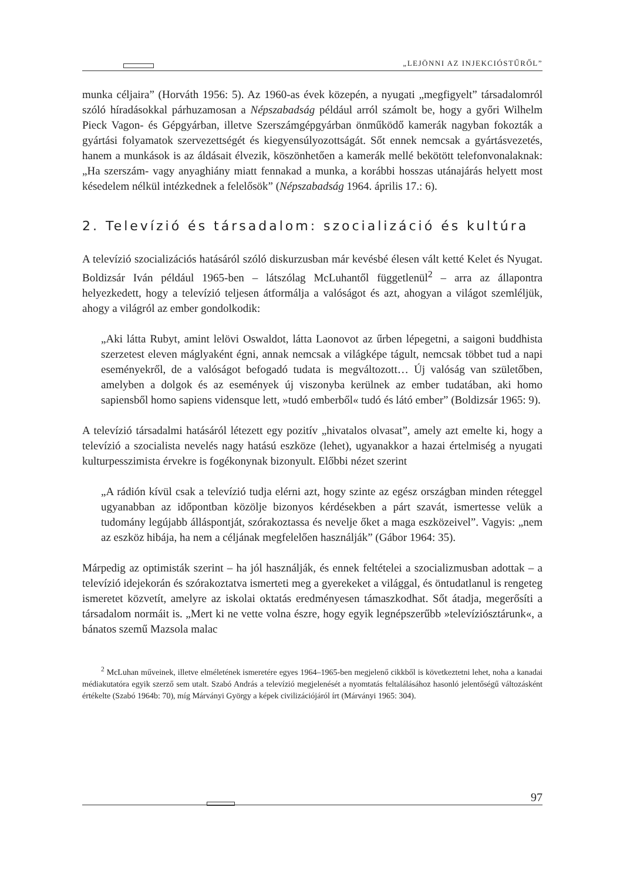„LEJÖNNI AZ INJEKCIÓSTŰRŐL”
munka céljaira” (Horváth 1956: 5). Az 1960-as évek közepén, a nyugati „megfigyelt” társadalomról szóló híradásokkal párhuzamosan a Népszabadság például arról számolt be, hogy a győri Wilhelm Pieck Vagon- és Gépgyárban, illetve Szerszámgépgyárban önműködő kamerák nagyban fokozták a gyártási folyamatok szervezettségét és kiegyensúlyozottságát. Sőt ennek nemcsak a gyártásvezetés, hanem a munkások is az áldásait élvezik, köszönhetően a kamerák mellé bekötött telefonvonalaknak: „Ha szerszám- vagy anyaghiány miatt fennakad a munka, a korábbi hosszas utánajárás helyett most késedelem nélkül intézkednek a felelősök” (Népszabadság 1964. április 17.: 6).
2. Televízió és társadalom: szocializáció és kultúra
A televízió szocializációs hatásáról szóló diskurzusban már kevésbé élesen vált ketté Kelet és Nyugat. Boldizsár Iván például 1965-ben – látszólag McLuhantől függetlenül<sup>2</sup> – arra az állapontra helyezkedett, hogy a televízió teljesen átformálja a valóságot és azt, ahogyan a világot szemléljük, ahogy a világról az ember gondolkodik:
„Aki látta Rubyt, amint lelövi Oswaldot, látta Laonovot az űrben lépegetni, a saigoni buddhista szerzetest eleven máglyaként égni, annak nemcsak a világképe tágult, nemcsak többet tud a napi eseményekről, de a valóságot befogadó tudata is megváltozott… Új valóság van születőben, amelyben a dolgok és az események új viszonyba kerülnek az ember tudatában, aki homo sapiensből homo sapiens vidensque lett, »tudó emberből« tudó és látó ember” (Boldizsár 1965: 9).
A televízió társadalmi hatásáról létezett egy pozitív „hivatalos olvasat”, amely azt emelte ki, hogy a televízió a szocialista nevelés nagy hatású eszköze (lehet), ugyanakkor a hazai értelmiség a nyugati kulturpesszimista érvekre is fogékonynak bizonyult. Előbbi nézet szerint
„A rádión kívül csak a televízió tudja elérni azt, hogy szinte az egész országban minden réteggel ugyanabban az időpontban közölje bizonyos kérdésekben a párt szavát, ismertesse velük a tudomány legújabb álláspontját, szórakoztassa és nevelje őket a maga eszközeivel”. Vagyis: „nem az eszköz hibája, ha nem a céljának megfelelően használják” (Gábor 1964: 35).
Márpedig az optimisták szerint – ha jól használják, és ennek feltételei a szocializmusban adottak – a televízió idejekorán és szórakoztatva ismerteti meg a gyerekeket a világgal, és öntudatlanul is rengeteg ismeretet közvetít, amelyre az iskolai oktatás eredményesen támaszkodhat. Sőt átadja, megerősíti a társadalom normáit is. „Mert ki ne vette volna észre, hogy egyik legnépszerűbb »televíziósztárunk«, a bánatos szemű Mazsola malac
<sup>2</sup> McLuhan műveinek, illetve elméletének ismeretére egyes 1964–1965-ben megjelenő cikkből is következtetni lehet, noha a kanadai médiakutatóra egyik szerző sem utalt. Szabó András a televízió megjelenését a nyomtatás feltalálásához hasonló jelentőségű változásként értékelte (Szabó 1964b: 70), míg Márványi György a képek civilizációjáról írt (Márványi 1965: 304).
97